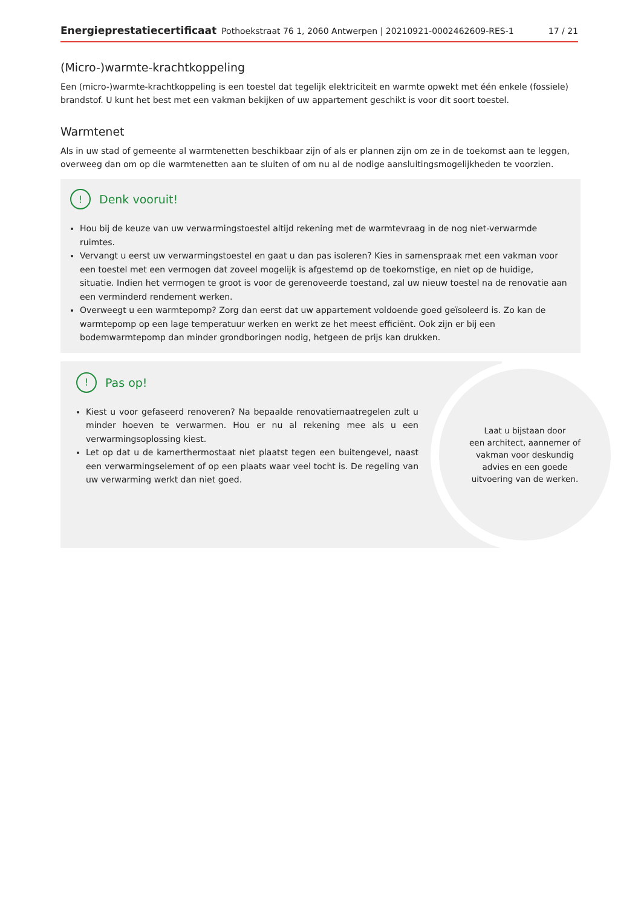Energieprestatiecertificaat Pothoekstraat 76 1, 2060 Antwerpen | 20210921-0002462609-RES-1 17 / 21
(Micro-)warmte-krachtkoppeling
Een (micro-)warmte-krachtkoppeling is een toestel dat tegelijk elektriciteit en warmte opwekt met één enkele (fossiele) brandstof. U kunt het best met een vakman bekijken of uw appartement geschikt is voor dit soort toestel.
Warmtenet
Als in uw stad of gemeente al warmtenetten beschikbaar zijn of als er plannen zijn om ze in de toekomst aan te leggen, overweeg dan om op die warmtenetten aan te sluiten of om nu al de nodige aansluitingsmogelijkheden te voorzien.
! Denk vooruit!
Hou bij de keuze van uw verwarmingstoestel altijd rekening met de warmtevraag in de nog niet-verwarmde ruimtes.
Vervangt u eerst uw verwarmingstoestel en gaat u dan pas isoleren? Kies in samenspraak met een vakman voor een toestel met een vermogen dat zoveel mogelijk is afgestemd op de toekomstige, en niet op de huidige, situatie. Indien het vermogen te groot is voor de gerenoveerde toestand, zal uw nieuw toestel na de renovatie aan een verminderd rendement werken.
Overweegt u een warmtepomp? Zorg dan eerst dat uw appartement voldoende goed geïsoleerd is. Zo kan de warmtepomp op een lage temperatuur werken en werkt ze het meest efficiënt. Ook zijn er bij een bodemwarmtepomp dan minder grondboringen nodig, hetgeen de prijs kan drukken.
! Pas op!
Kiest u voor gefaseerd renoveren? Na bepaalde renovatiemaatregelen zult u minder hoeven te verwarmen. Hou er nu al rekening mee als u een verwarmingsoplossing kiest.
Let op dat u de kamerthermostaat niet plaatst tegen een buitengevel, naast een verwarmingselement of op een plaats waar veel tocht is. De regeling van uw verwarming werkt dan niet goed.
Laat u bijstaan door
een architect, aannemer of
vakman voor deskundig
advies en een goede
uitvoering van de werken.